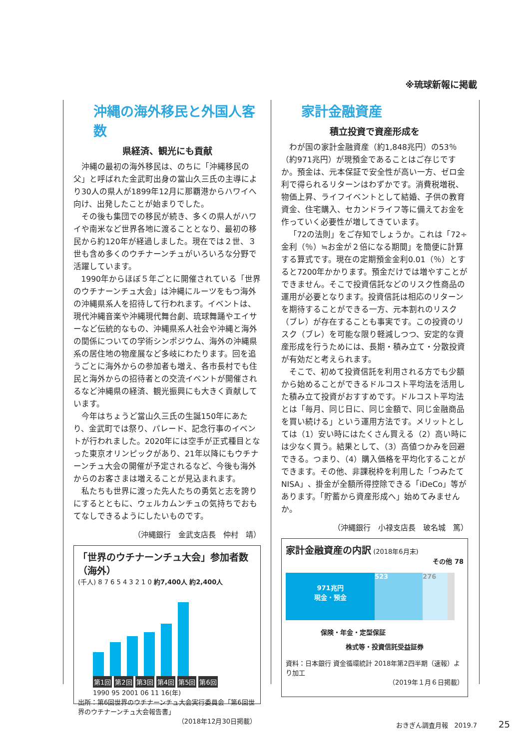※琉球新報に掲載
沖縄の海外移民と外国人客数
県経済、観光にも貢献
沖縄の最初の海外移民は、のちに「沖縄移民の父」と呼ばれた金武町出身の當山久三氏の主導により30人の県人が1899年12月に那覇港からハワイへ向け、出発したことが始まりでした。
その後も集団での移民が続き、多くの県人がハワイや南米など世界各地に渡ることとなり、最初の移民から約120年が経過しました。現在では２世、３世も含め多くのウチナーンチュがいろいろな分野で活躍しています。
1990年からほぼ５年ごとに開催されている「世界のウチナーンチュ大会」は沖縄にルーツをもつ海外の沖縄県系人を招待して行われます。イベントは、現代沖縄音楽や沖縄現代舞台劇、琉球舞踊やエイサーなど伝統的なもの、沖縄県系人社会や沖縄と海外の関係についての学術シンポジウム、海外の沖縄県系の居住地の物産展など多岐にわたります。回を追うごとに海外からの参加者も増え、各市長村でも住民と海外からの招待者との交流イベントが開催されるなど沖縄県の経済、観光振興にも大きく貢献しています。
今年はちょうど當山久三氏の生誕150年にあたり、金武町では祭り、パレード、記念行事のイベントが行われました。2020年には空手が正式種目となった東京オリンピックがあり、21年以降にもウチナーンチュ大会の開催が予定されるなど、今後も海外からのお客さまは増えることが見込まれます。
私たちも世界に渡った先人たちの勇気と志を誇りにするとともに、ウェルカムンチュの気持ちでおもてなしできるようにしたいものです。
（沖縄銀行　金武支店長　仲村　靖）
「世界のウチナーンチュ大会」参加者数（海外）
(千人) 8 7 6 5 4 3 2 1 0 約7,400人 約2,400人
第1回 第2回 第3回 第4回 第5回 第6回
1990 95 2001 06 11 16(年)
出所：第6回世界のウチナーンチュ大会実行委員会「第6回世界のウチナーンチュ大会報告書」
（2018年12月30日掲載）
家計金融資産
積立投資で資産形成を
わが国の家計金融資産（約1,848兆円）の53％（約971兆円）が現預金であることはご存じですか。預金は、元本保証で安全性が高い一方、ゼロ金利で得られるリターンはわずかです。消費税増税、物価上昇、ライフイベントとして結婚、子供の教育資金、住宅購入、セカンドライフ等に備えてお金を作っていく必要性が増してきています。
「72の法則」をご存知でしょうか。これは「72÷金利（％）≒お金が２倍になる期間」を簡便に計算する算式です。現在の定期預金金利0.01（％）とすると7200年かかります。預金だけでは増やすことができません。そこで投資信託などのリスク性商品の運用が必要となります。投資信託は相応のリターンを期待することができる一方、元本割れのリスク（ブレ）が存在することも事実です。この投資のリスク（ブレ）を可能な限り軽減しつつ、安定的な資産形成を行うためには、長期・積み立て・分散投資が有効だと考えられます。
そこで、初めて投資信託を利用される方でも少額から始めることができるドルコスト平均法を活用した積み立て投資がおすすめです。ドルコスト平均法とは「毎月、同じ日に、同じ金額で、同じ金融商品を買い続ける」という運用方法です。メリットとしては（1）安い時にはたくさん買える（2）高い時には少なく買う。結果として、（3）高値つかみを回避できる。つまり、（4）購入価格を平均化することができます。その他、非課税枠を利用した「つみたてNISA」、掛金が全額所得控除できる「iDeCo」等があります。「貯蓄から資産形成へ」始めてみませんか。
（沖縄銀行　小禄支店長　玻名城　篤）
家計金融資産の内訳 (2018年6月末)
その他 78
971兆円
現金・預金
523 276
保険・年金・定型保証
株式等・投資信託受益証券
資料：日本銀行 資金循環統計 2018年第2四半期（速報）より加工
（2019年１月６日掲載）
おきぎん調査月報　2019.7　25